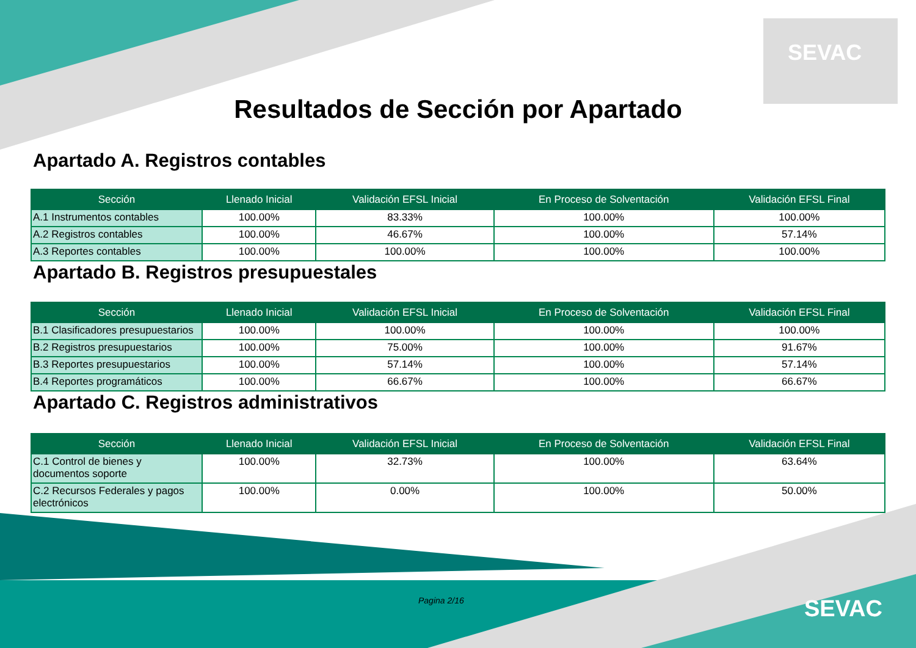SEVAC
Resultados de Sección por Apartado
Apartado A. Registros contables
| Sección | Llenado Inicial | Validación EFSL Inicial | En Proceso de Solventación | Validación EFSL Final |
| --- | --- | --- | --- | --- |
| A.1 Instrumentos contables | 100.00% | 83.33% | 100.00% | 100.00% |
| A.2 Registros contables | 100.00% | 46.67% | 100.00% | 57.14% |
| A.3 Reportes contables | 100.00% | 100.00% | 100.00% | 100.00% |
Apartado B. Registros presupuestales
| Sección | Llenado Inicial | Validación EFSL Inicial | En Proceso de Solventación | Validación EFSL Final |
| --- | --- | --- | --- | --- |
| B.1 Clasificadores presupuestarios | 100.00% | 100.00% | 100.00% | 100.00% |
| B.2 Registros presupuestarios | 100.00% | 75.00% | 100.00% | 91.67% |
| B.3 Reportes presupuestarios | 100.00% | 57.14% | 100.00% | 57.14% |
| B.4 Reportes programáticos | 100.00% | 66.67% | 100.00% | 66.67% |
Apartado C. Registros administrativos
| Sección | Llenado Inicial | Validación EFSL Inicial | En Proceso de Solventación | Validación EFSL Final |
| --- | --- | --- | --- | --- |
| C.1 Control de bienes y documentos soporte | 100.00% | 32.73% | 100.00% | 63.64% |
| C.2 Recursos Federales y pagos electrónicos | 100.00% | 0.00% | 100.00% | 50.00% |
Pagina 2/16 SEVAC